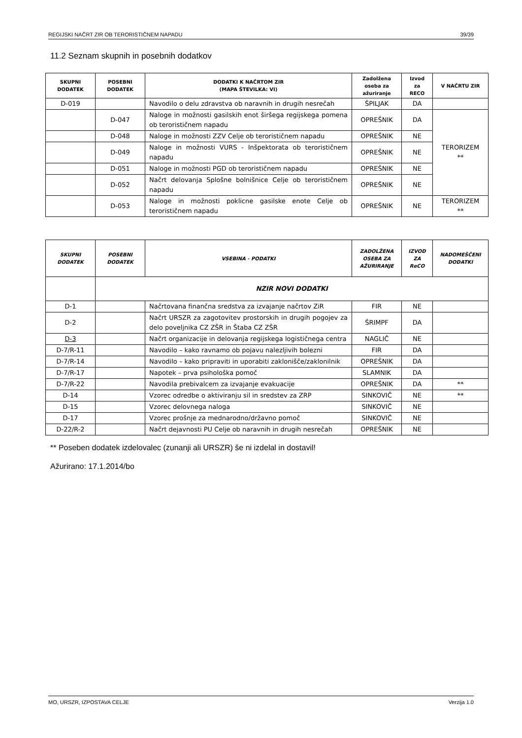REGIJSKI NAČRT ZIR OB TERORISTIČNEM NAPADU 39/39
11.2 Seznam skupnih in posebnih dodatkov
| SKUPNI DODATEK | POSEBNI DODATEK | DODATKI K NAČRTOM ZIR (MAPA ŠTEVILKA: VI) | Zadolžena oseba za ažuriranje | Izvod za RECO | V NAČRTU ZIR |
| --- | --- | --- | --- | --- | --- |
| D-019 | | Navodilo o delu zdravstva ob naravnih in drugih nesrečah | ŠPILJAK | DA | |
| | D-047 | Naloge in možnosti gasilskih enot širšega regijskega pomena ob terorističnem napadu | OPREŠNIK | DA | TERORIZEM ** |
| | D-048 | Naloge in možnosti ZZV Celje ob terorističnem napadu | OPREŠNIK | NE | |
| | D-049 | Naloge in možnosti VURS - Inšpektorata ob terorističnem napadu | OPREŠNIK | NE | |
| | D-051 | Naloge in možnosti PGD ob terorističnem napadu | OPREŠNIK | NE | |
| | D-052 | Načrt delovanja Splošne bolnišnice Celje ob terorističnem napadu | OPREŠNIK | NE | |
| | D-053 | Naloge in možnosti poklicne gasilske enote Celje ob terorističnem napadu | OPREŠNIK | NE | TERORIZEM ** |
| SKUPNI DODATEK | POSEBNI DODATEK | VSEBINA - PODATKI | ZADOLŽENA OSEBA ZA AŽURIRANJE | IZVOD ZA ReCO | NADOMEŠČENI DODATKI |
| --- | --- | --- | --- | --- | --- |
| | NZIR NOVI DODATKI | | | | |
| D-1 | | Načrtovana finančna sredstva za izvajanje načrtov ZiR | FIR | NE | |
| D-2 | | Načrt URSZR za zagotovitev prostorskih in drugih pogojev za delo poveljnika CZ ZŠR in Štaba CZ ZŠR | ŠRIMPF | DA | |
| D-3 | | Načrt organizacije in delovanja regijskega logističnega centra | NAGLIČ | NE | |
| D-7/R-11 | | Navodilo – kako ravnamo ob pojavu nalezljivih bolezni | FIR | DA | |
| D-7/R-14 | | Navodilo – kako pripraviti in uporabiti zaklonišče/zaklonilnik | OPREŠNIK | DA | |
| D-7/R-17 | | Napotek – prva psihološka pomoč | SLAMNIK | DA | |
| D-7/R-22 | | Navodila prebivalcem za izvajanje evakuacije | OPREŠNIK | DA | ** |
| D-14 | | Vzorec odredbe o aktiviranju sil in sredstev za ZRP | SINKOVIČ | NE | ** |
| D-15 | | Vzorec delovnega naloga | SINKOVIČ | NE | |
| D-17 | | Vzorec prošnje za mednarodno/državno pomoč | SINKOVIČ | NE | |
| D-22/R-2 | | Načrt dejavnosti PU Celje ob naravnih in drugih nesrečah | OPREŠNIK | NE | |
** Poseben dodatek izdelovalec (zunanji ali URSZR) še ni izdelal in dostavil!
Ažurirano: 17.1.2014/bo
MO, URSZR, IZPOSTAVA CELJE Verzija 1.0